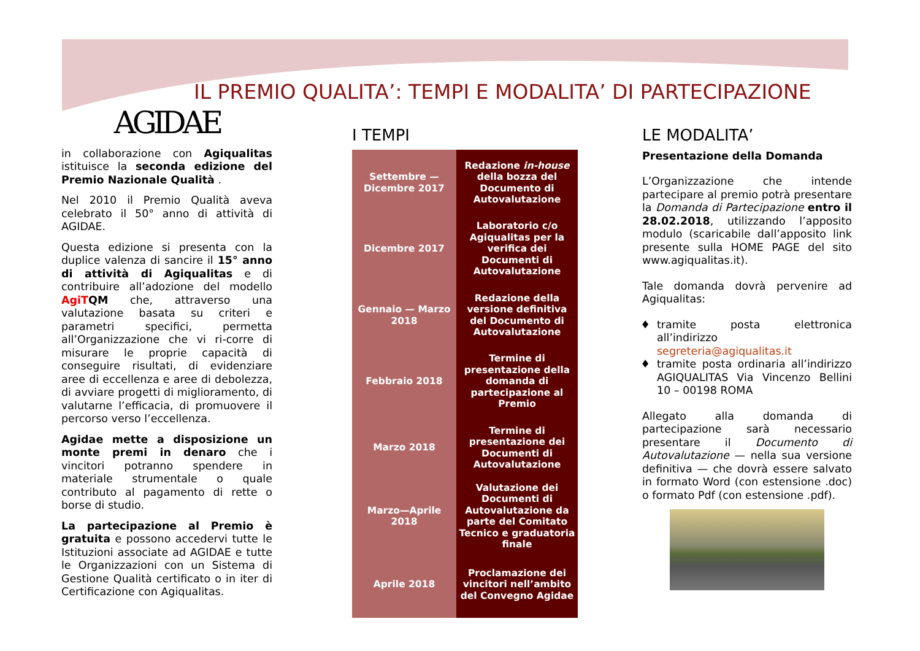IL PREMIO QUALITA’: TEMPI E MODALITA’ DI PARTECIPAZIONE
AGIDAE
in collaborazione con Agiqualitas istituisce la seconda edizione del Premio Nazionale Qualità .
Nel 2010 il Premio Qualità aveva celebrato il 50° anno di attività di AGIDAE.
Questa edizione si presenta con la duplice valenza di sancire il 15° anno di attività di Agiqualitas e di contribuire all’adozione del modello Agi TQM che, attraverso una valutazione basata su criteri e parametri specifici, permetta all’Organizzazione che vi ri-corre di misurare le proprie capacità di conseguire risultati, di evidenziare aree di eccellenza e aree di debolezza, di avviare progetti di miglioramento, di valutarne l’efficacia, di promuovere il percorso verso l’eccellenza.
Agidae mette a disposizione un monte premi in denaro che i vincitori potranno spendere in materiale strumentale o quale contributo al pagamento di rette o borse di studio.
La partecipazione al Premio è gratuita e possono accedervi tutte le Istituzioni associate ad AGIDAE e tutte le Organizzazioni con un Sistema di Gestione Qualità certificato o in iter di Certificazione con Agiqualitas.
I TEMPI
| Settembre — Dicembre 2017 | Redazione in-house della bozza del Documento di Autovalutazione |
| Dicembre 2017 | Laboratorio c/o Agiqualitas per la verifica dei Documenti di Autovalutazione |
| Gennaio — Marzo 2018 | Redazione della versione definitiva del Documento di Autovalutazione |
| Febbraio 2018 | Termine di presentazione della domanda di partecipazione al Premio |
| Marzo 2018 | Termine di presentazione dei Documenti di Autovalutazione |
| Marzo—Aprile 2018 | Valutazione dei Documenti di Autovalutazione da parte del Comitato Tecnico e graduatoria finale |
| Aprile 2018 | Proclamazione dei vincitori nell’ambito del Convegno Agidae |
LE MODALITA’
Presentazione della Domanda
L’Organizzazione che intende partecipare al premio potrà presentare la Domanda di Partecipazione entro il 28.02.2018, utilizzando l’apposito modulo (scaricabile dall’apposito link presente sulla HOME PAGE del sito www.agiqualitas.it).
Tale domanda dovrà pervenire ad Agiqualitas:
tramite posta elettronica all’indirizzo segreteria@agiqualitas.it
tramite posta ordinaria all’indirizzo AGIQUALITAS Via Vincenzo Bellini 10 – 00198 ROMA
Allegato alla domanda di partecipazione sarà necessario presentare il Documento di Autovalutazione — nella sua versione definitiva — che dovrà essere salvato in formato Word (con estensione .doc) o formato Pdf (con estensione .pdf).